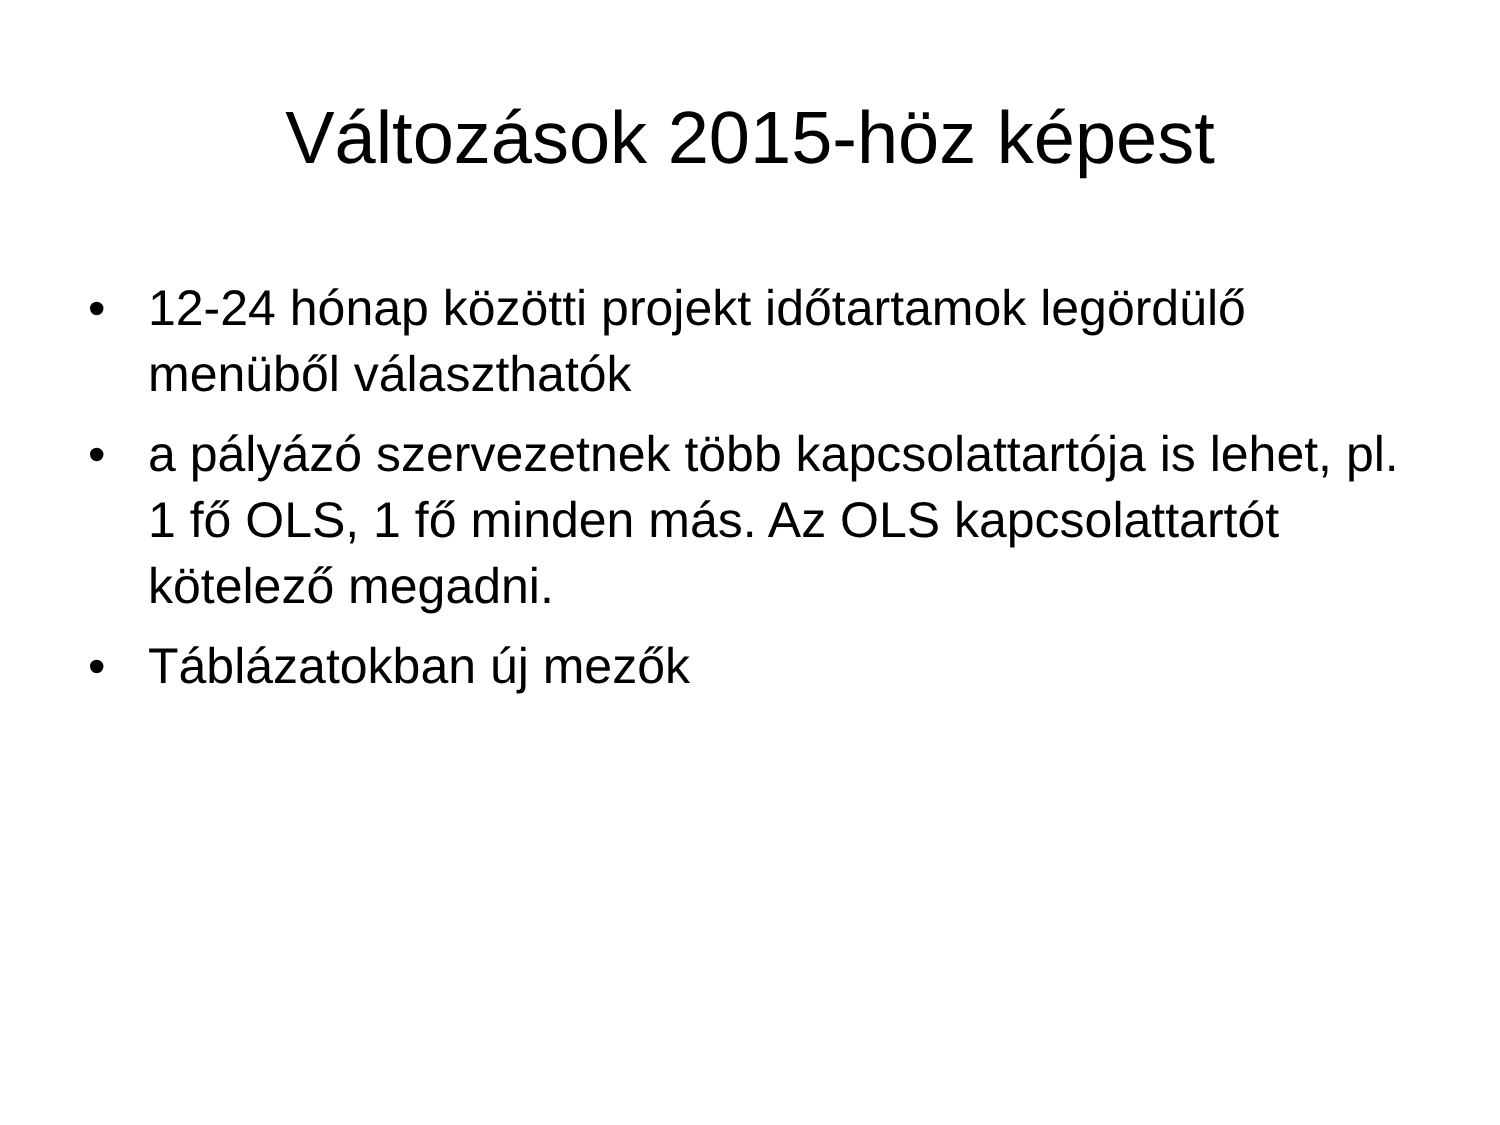Változások 2015-höz képest
• 12-24 hónap közötti projekt időtartamok legördülő menüből választhatók
• a pályázó szervezetnek több kapcsolattartója is lehet, pl. 1 fő OLS, 1 fő minden más. Az OLS kapcsolattartót kötelező megadni.
• Táblázatokban új mezők